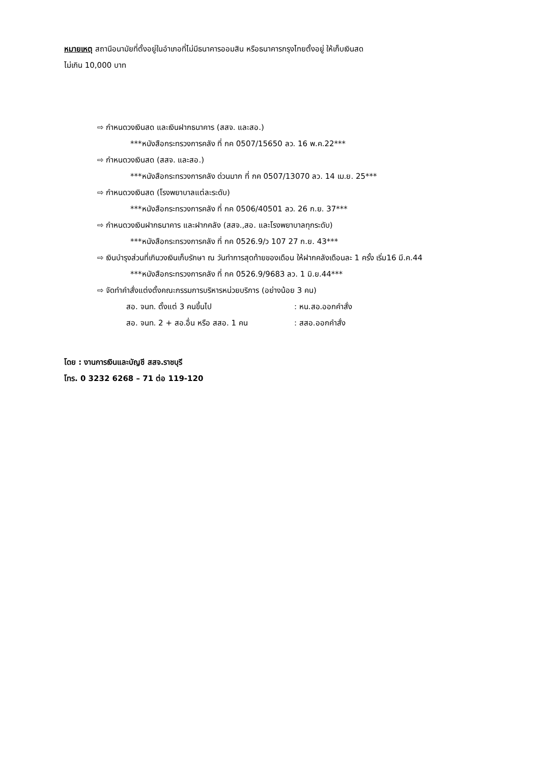หมายเหตุ สถานีอนามัยที่ตั้งอยู่ในอำเภอที่ไม่มีธนาคารออมสิน หรือธนาคารกรุงไทยตั้งอยู่ ให้เก็บเงินสด
ไม่เกิน 10,000 บาท
⇨ กำหนดวงเงินสด และเงินฝากธนาคาร (สสจ. และสอ.)
***หนังสือกระทรวงการคลัง ที่ กค 0507/15650 ลว. 16 พ.ค.22***
⇨ กำหนดวงเงินสด (สสจ. และสอ.)
***หนังสือกระทรวงการคลัง ด่วนมาก ที่ กค 0507/13070 ลว. 14 เม.ย. 25***
⇨ กำหนดวงเงินสด (โรงพยาบาลแต่ละระดับ)
***หนังสือกระทรวงการคลัง ที่ กค 0506/40501 ลว. 26 ก.ย. 37***
⇨ กำหนดวงเงินฝากธนาคาร และฝากคลัง (สสจ.,สอ. และโรงพยาบาลทุกระดับ)
***หนังสือกระทรวงการคลัง ที่ กค 0526.9/ว 107 27 ก.ย. 43***
⇨ เงินบำรุงส่วนที่เกินวงเงินเก็บรักษา ณ วันทำการสุดท้ายของเดือน ให้ฝากคลังเดือนละ 1 ครั้ง เริ่ม16 มี.ค.44
***หนังสือกระทรวงการคลัง ที่ กค 0526.9/9683 ลว. 1 มิ.ย.44***
⇨ จัดทำคำสั่งแต่งตั้งคณะกรรมการบริหารหน่วยบริการ (อย่างน้อย 3 คน)
สอ. จนท. ตั้งแต่ 3 คนขึ้นไป : หน.สอ.ออกคำสั่ง
สอ. จนท. 2 + สอ.อื่น หรือ สสอ. 1 คน : สสอ.ออกคำสั่ง
โดย : งานการเงินและบัญชี สสจ.ราชบุรี
โทร. 0 3232 6268 – 71 ต่อ 119-120